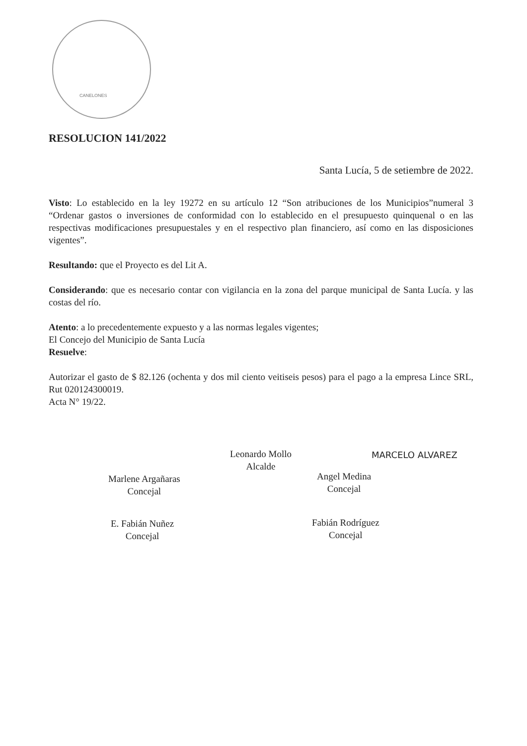CANELONES
RESOLUCION 141/2022
Santa Lucía, 5 de setiembre de 2022.
Visto: Lo establecido en la ley 19272 en su artículo 12 “Son atribuciones de los Municipios”numeral 3 “Ordenar gastos o inversiones de conformidad con lo establecido en el presupuesto quinquenal o en las respectivas modificaciones presupuestales y en el respectivo plan financiero, así como en las disposiciones vigentes”.
Resultando: que el Proyecto es del Lit A.
Considerando: que es necesario contar con vigilancia en la zona del parque municipal de Santa Lucía. y las costas del río.
Atento: a lo precedentemente expuesto y a las normas legales vigentes;
El Concejo del Municipio de Santa Lucía
Resuelve:
Autorizar el gasto de $ 82.126 (ochenta y dos mil ciento veitiseis pesos) para el pago a la empresa Lince SRL, Rut 020124300019.
Acta N° 19/22.
Leonardo Mollo
Alcalde
MARCELO ALVAREZ
Marlene Argañaras
Concejal
Angel Medina
Concejal
E. Fabián Nuñez
Concejal
Fabián Rodríguez
Concejal